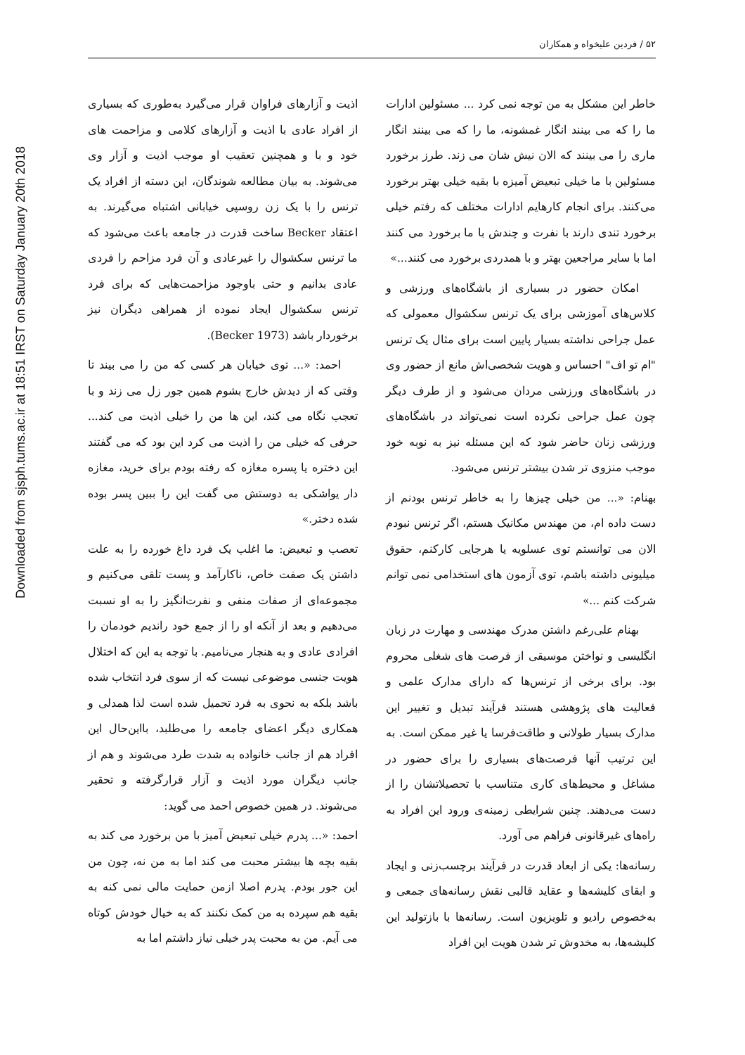Downloaded from sjsph.tums.ac.ir at 18:51 IRST on Saturday January 20th 2018
۵۲ / فردین علیخواه و همکاران
اذیت و آزارهای فراوان قرار می‌گیرد به‌طوری که بسیاری از افراد عادی با اذیت و آزارهای کلامی و مزاحمت های خود و با و همچنین تعقیب او موجب اذیت و آزار وی می‌شوند. به بیان مطالعه شوندگان، این دسته از افراد یک ترنس را با یک زن روسپی خیابانی اشتباه می‌گیرند. به اعتقاد Becker ساخت قدرت در جامعه باعث می‌شود که ما ترنس سکشوال را غیرعادی و آن فرد مزاحم را فردی عادی بدانیم و حتی باوجود مزاحمت‌هایی که برای فرد ترنس سکشوال ایجاد نموده از همراهی دیگران نیز برخوردار باشد (Becker 1973).
احمد: «... توی خیابان هر کسی که من را می بیند تا وقتی که از دیدش خارج بشوم همین جور زل می زند و با تعجب نگاه می کند، این ها من را خیلی اذیت می کند... حرفی که خیلی من را اذیت می کرد این بود که می گفتند این دختره یا پسره مغازه که رفته بودم برای خرید، مغازه دار یواشکی به دوستش می گفت این را ببین پسر بوده شده دختر.»
تعصب و تبعیض: ما اغلب یک فرد داغ خورده را به علت داشتن یک صفت خاص، ناکارآمد و پست تلقی می‌کنیم و مجموعه‌ای از صفات منفی و نفرت‌انگیز را به او نسبت می‌دهیم و بعد از آنکه او را از جمع خود راندیم خودمان را افرادی عادی و به هنجار می‌نامیم. با توجه به این که اختلال هویت جنسی موضوعی نیست که از سوی فرد انتخاب شده باشد بلکه به نحوی به فرد تحمیل شده است لذا همدلی و همکاری دیگر اعضای جامعه را می‌طلبد، بااین‌حال این افراد هم از جانب خانواده به شدت طرد می‌شوند و هم از جانب دیگران مورد اذیت و آزار قرارگرفته و تحقیر می‌شوند. در همین خصوص احمد می گوید:
احمد: «... پدرم خیلی تبعیض آمیز با من برخورد می کند به بقیه بچه ها بیشتر محبت می کند اما به من نه، چون من این جور بودم. پدرم اصلا ازمن حمایت مالی نمی کنه به بقیه هم سپرده به من کمک نکنند که به خیال خودش کوتاه می آیم. من به محبت پدر خیلی نیاز داشتم اما به
خاطر این مشکل به من توجه نمی کرد ... مسئولین ادارات ما را که می بینند انگار غمشونه، ما را که می بینند انگار ماری را می بینند که الان نیش شان می زند. طرز برخورد مسئولین با ما خیلی تبعیض آمیزه با بقیه خیلی بهتر برخورد می‌کنند. برای انجام کارهایم ادارات مختلف که رفتم خیلی برخورد تندی دارند با نفرت و چندش با ما برخورد می کنند اما با سایر مراجعین بهتر و با همدردی برخورد می کنند...»
امکان حضور در بسیاری از باشگاه‌های ورزشی و کلاس‌های آموزشی برای یک ترنس سکشوال معمولی که عمل جراحی نداشته بسیار پایین است برای مثال یک ترنس "ام تو اف" احساس و هویت شخصی‌اش مانع از حضور وی در باشگاه‌های ورزشی مردان می‌شود و از طرف دیگر چون عمل جراحی نکرده است نمی‌تواند در باشگاه‌های ورزشی زنان حاضر شود که این مسئله نیز به نوبه خود موجب منزوی تر شدن بیشتر ترنس می‌شود.
بهنام: «... من خیلی چیزها را به خاطر ترنس بودنم از دست داده ام، من مهندس مکانیک هستم، اگر ترنس نبودم الان می توانستم توی عسلویه یا هرجایی کارکنم، حقوق میلیونی داشته باشم، توی آزمون های استخدامی نمی توانم شرکت کنم ...»
بهنام علی‌رغم داشتن مدرک مهندسی و مهارت در زبان انگلیسی و نواختن موسیقی از فرصت های شغلی محروم بود. برای برخی از ترنس‌ها که دارای مدارک علمی و فعالیت های پژوهشی هستند فرآیند تبدیل و تغییر این مدارک بسیار طولانی و طاقت‌فرسا یا غیر ممکن است. به این ترتیب آنها فرصت‌های بسیاری را برای حضور در مشاغل و محیط‌های کاری متناسب با تحصیلاتشان را از دست می‌دهند. چنین شرایطی زمینه‌ی ورود این افراد به راه‌های غیرقانونی فراهم می آورد.
رسانه‌ها: یکی از ابعاد قدرت در فرآیند برچسب‌زنی و ایجاد و ابقای کلیشه‌ها و عقاید قالبی نقش رسانه‌های جمعی و به‌خصوص رادیو و تلویزیون است. رسانه‌ها با بازتولید این کلیشه‌ها، به مخدوش تر شدن هویت این افراد